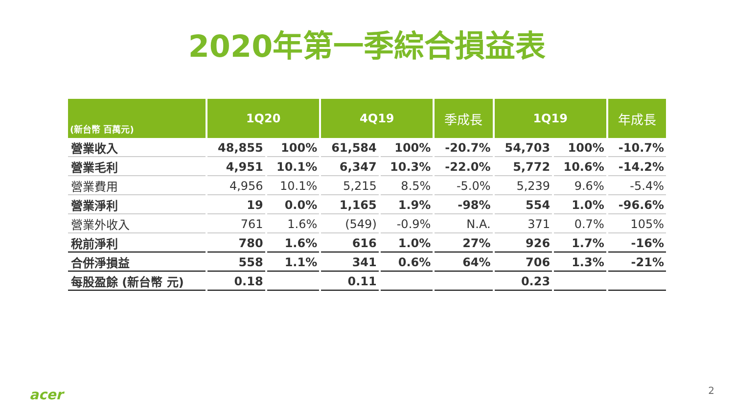2020年第一季綜合損益表
| (新台幣 百萬元) | 1Q20 | | 4Q19 | | 季成長 | 1Q19 | | 年成長 |
| --- | --- | --- | --- | --- | --- | --- | --- | --- |
| 營業收入 | 48,855 | 100% | 61,584 | 100% | -20.7% | 54,703 | 100% | -10.7% |
| 營業毛利 | 4,951 | 10.1% | 6,347 | 10.3% | -22.0% | 5,772 | 10.6% | -14.2% |
| 營業費用 | 4,956 | 10.1% | 5,215 | 8.5% | -5.0% | 5,239 | 9.6% | -5.4% |
| 營業淨利 | 19 | 0.0% | 1,165 | 1.9% | -98% | 554 | 1.0% | -96.6% |
| 營業外收入 | 761 | 1.6% | (549) | -0.9% | N.A. | 371 | 0.7% | 105% |
| 稅前淨利 | 780 | 1.6% | 616 | 1.0% | 27% | 926 | 1.7% | -16% |
| 合併淨損益 | 558 | 1.1% | 341 | 0.6% | 64% | 706 | 1.3% | -21% |
| 每股盈餘 (新台幣 元) | 0.18 | | 0.11 | | | 0.23 | | |
acer 2